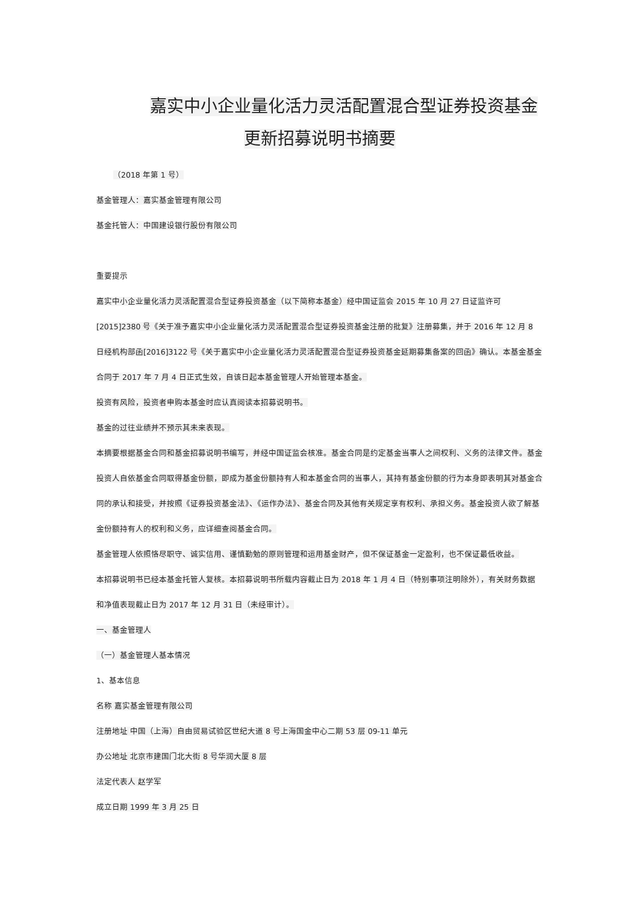嘉实中小企业量化活力灵活配置混合型证券投资基金
更新招募说明书摘要
（2018 年第 1 号）
基金管理人：嘉实基金管理有限公司
基金托管人：中国建设银行股份有限公司
重要提示
嘉实中小企业量化活力灵活配置混合型证券投资基金（以下简称本基金）经中国证监会 2015 年 10 月 27 日证监许可 [2015]2380 号《关于准予嘉实中小企业量化活力灵活配置混合型证券投资基金注册的批复》注册募集，并于 2016 年 12 月 8 日经机构部函[2016]3122 号《关于嘉实中小企业量化活力灵活配置混合型证券投资基金延期募集备案的回函》确认。本基金基金合同于 2017 年 7 月 4 日正式生效，自该日起本基金管理人开始管理本基金。
投资有风险，投资者申购本基金时应认真阅读本招募说明书。
基金的过往业绩并不预示其未来表现。
本摘要根据基金合同和基金招募说明书编写，并经中国证监会核准。基金合同是约定基金当事人之间权利、义务的法律文件。基金投资人自依基金合同取得基金份额，即成为基金份额持有人和本基金合同的当事人，其持有基金份额的行为本身即表明其对基金合同的承认和接受，并按照《证券投资基金法》、《运作办法》、基金合同及其他有关规定享有权利、承担义务。基金投资人欲了解基金份额持有人的权利和义务，应详细查阅基金合同。
基金管理人依照恪尽职守、诚实信用、谨慎勤勉的原则管理和运用基金财产，但不保证基金一定盈利，也不保证最低收益。
本招募说明书已经本基金托管人复核。本招募说明书所载内容截止日为 2018 年 1 月 4 日（特别事项注明除外），有关财务数据和净值表现截止日为 2017 年 12 月 31 日（未经审计）。
一、基金管理人
（一）基金管理人基本情况
1、基本信息
名称 嘉实基金管理有限公司
注册地址 中国（上海）自由贸易试验区世纪大道 8 号上海国金中心二期 53 层 09-11 单元
办公地址 北京市建国门北大街 8 号华润大厦 8 层
法定代表人 赵学军
成立日期 1999 年 3 月 25 日